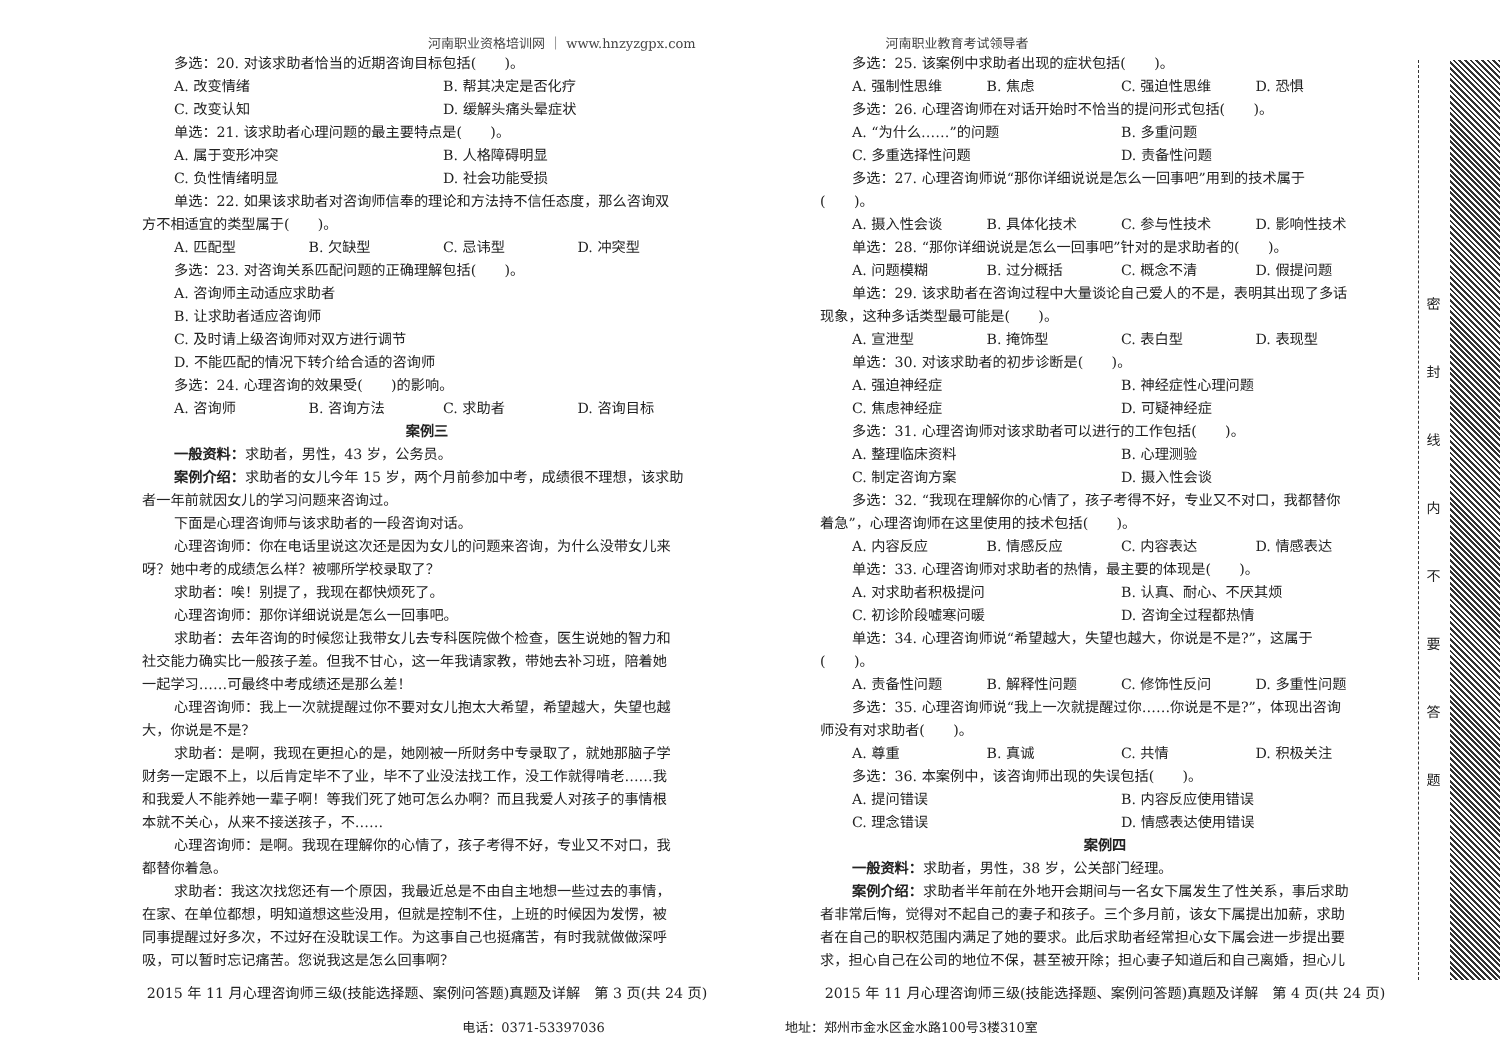河南职业资格培训网 ｜ www.hnzyzgpx.com
河南职业教育考试领导者
多选：20. 对该求助者恰当的近期咨询目标包括(　　)。
A. 改变情绪 B. 帮其决定是否化疗
C. 改变认知 D. 缓解头痛头晕症状
单选：21. 该求助者心理问题的最主要特点是(　　)。
A. 属于变形冲突 B. 人格障碍明显
C. 负性情绪明显 D. 社会功能受损
单选：22. 如果该求助者对咨询师信奉的理论和方法持不信任态度，那么咨询双
方不相适宜的类型属于(　　)。
A. 匹配型 B. 欠缺型 C. 忌讳型 D. 冲突型
多选：23. 对咨询关系匹配问题的正确理解包括(　　)。
A. 咨询师主动适应求助者
B. 让求助者适应咨询师
C. 及时请上级咨询师对双方进行调节
D. 不能匹配的情况下转介给合适的咨询师
多选：24. 心理咨询的效果受(　　)的影响。
A. 咨询师 B. 咨询方法 C. 求助者 D. 咨询目标
案例三
一般资料：求助者，男性，43 岁，公务员。
案例介绍：求助者的女儿今年 15 岁，两个月前参加中考，成绩很不理想，该求助
者一年前就因女儿的学习问题来咨询过。
下面是心理咨询师与该求助者的一段咨询对话。
心理咨询师：你在电话里说这次还是因为女儿的问题来咨询，为什么没带女儿来
呀？她中考的成绩怎么样？被哪所学校录取了？
求助者：唉！别提了，我现在都快烦死了。
心理咨询师：那你详细说说是怎么一回事吧。
求助者：去年咨询的时候您让我带女儿去专科医院做个检查，医生说她的智力和
社交能力确实比一般孩子差。但我不甘心，这一年我请家教，带她去补习班，陪着她
一起学习……可最终中考成绩还是那么差！
心理咨询师：我上一次就提醒过你不要对女儿抱太大希望，希望越大，失望也越
大，你说是不是？
求助者：是啊，我现在更担心的是，她刚被一所财务中专录取了，就她那脑子学
财务一定跟不上，以后肯定毕不了业，毕不了业没法找工作，没工作就得啃老……我
和我爱人不能养她一辈子啊！等我们死了她可怎么办啊？而且我爱人对孩子的事情根
本就不关心，从来不接送孩子，不……
心理咨询师：是啊。我现在理解你的心情了，孩子考得不好，专业又不对口，我
都替你着急。
求助者：我这次找您还有一个原因，我最近总是不由自主地想一些过去的事情，
在家、在单位都想，明知道想这些没用，但就是控制不住，上班的时候因为发愣，被
同事提醒过好多次，不过好在没耽误工作。为这事自己也挺痛苦，有时我就做做深呼
吸，可以暂时忘记痛苦。您说我这是怎么回事啊？
2015 年 11 月心理咨询师三级(技能选择题、案例问答题)真题及详解　第 3 页(共 24 页)
多选：25. 该案例中求助者出现的症状包括(　　)。
A. 强制性思维 B. 焦虑 C. 强迫性思维 D. 恐惧
多选：26. 心理咨询师在对话开始时不恰当的提问形式包括(　　)。
A. “为什么……”的问题 B. 多重问题
C. 多重选择性问题 D. 责备性问题
多选：27. 心理咨询师说“那你详细说说是怎么一回事吧”用到的技术属于
(　　)。
A. 摄入性会谈 B. 具体化技术 C. 参与性技术 D. 影响性技术
单选：28. “那你详细说说是怎么一回事吧”针对的是求助者的(　　)。
A. 问题模糊 B. 过分概括 C. 概念不清 D. 假提问题
单选：29. 该求助者在咨询过程中大量谈论自己爱人的不是，表明其出现了多话
现象，这种多话类型最可能是(　　)。
A. 宣泄型 B. 掩饰型 C. 表白型 D. 表现型
单选：30. 对该求助者的初步诊断是(　　)。
A. 强迫神经症 B. 神经症性心理问题
C. 焦虑神经症 D. 可疑神经症
多选：31. 心理咨询师对该求助者可以进行的工作包括(　　)。
A. 整理临床资料 B. 心理测验
C. 制定咨询方案 D. 摄入性会谈
多选：32. “我现在理解你的心情了，孩子考得不好，专业又不对口，我都替你
着急”，心理咨询师在这里使用的技术包括(　　)。
A. 内容反应 B. 情感反应 C. 内容表达 D. 情感表达
单选：33. 心理咨询师对求助者的热情，最主要的体现是(　　)。
A. 对求助者积极提问 B. 认真、耐心、不厌其烦
C. 初诊阶段嘘寒问暖 D. 咨询全过程都热情
单选：34. 心理咨询师说“希望越大，失望也越大，你说是不是?”，这属于
(　　)。
A. 责备性问题 B. 解释性问题 C. 修饰性反问 D. 多重性问题
多选：35. 心理咨询师说“我上一次就提醒过你……你说是不是?”，体现出咨询
师没有对求助者(　　)。
A. 尊重 B. 真诚 C. 共情 D. 积极关注
多选：36. 本案例中，该咨询师出现的失误包括(　　)。
A. 提问错误 B. 内容反应使用错误
C. 理念错误 D. 情感表达使用错误
案例四
一般资料：求助者，男性，38 岁，公关部门经理。
案例介绍：求助者半年前在外地开会期间与一名女下属发生了性关系，事后求助
者非常后悔，觉得对不起自己的妻子和孩子。三个多月前，该女下属提出加薪，求助
者在自己的职权范围内满足了她的要求。此后求助者经常担心女下属会进一步提出要
求，担心自己在公司的地位不保，甚至被开除；担心妻子知道后和自己离婚，担心儿
2015 年 11 月心理咨询师三级(技能选择题、案例问答题)真题及详解　第 4 页(共 24 页)
电话：0371-53397036 地址：郑州市金水区金水路100号3楼310室
密
封
线
内
不
要
答
题